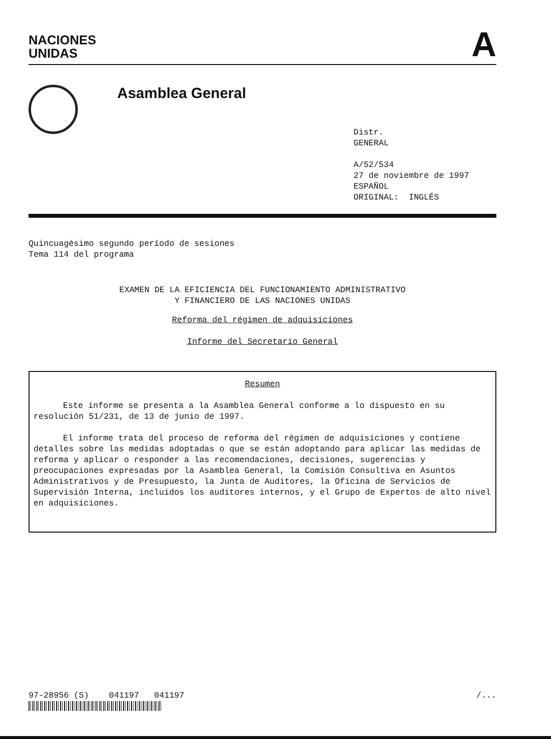NACIONES
UNIDAS
A
Asamblea General
Distr.
GENERAL
A/52/534
27 de noviembre de 1997
ESPAÑOL
ORIGINAL: INGLÉS
Quincuagésimo segundo período de sesiones
Tema 114 del programa
EXAMEN DE LA EFICIENCIA DEL FUNCIONAMIENTO ADMINISTRATIVO
Y FINANCIERO DE LAS NACIONES UNIDAS
Reforma del régimen de adquisiciones
Informe del Secretario General
Resumen
Este informe se presenta a la Asamblea General conforme a lo dispuesto en su resolución 51/231, de 13 de junio de 1997.
El informe trata del proceso de reforma del régimen de adquisiciones y contiene detalles sobre las medidas adoptadas o que se están adoptando para aplicar las medidas de reforma y aplicar o responder a las recomendaciones, decisiones, sugerencias y preocupaciones expresadas por la Asamblea General, la Comisión Consultiva en Asuntos Administrativos y de Presupuesto, la Junta de Auditores, la Oficina de Servicios de Supervisión Interna, incluidos los auditores internos, y el Grupo de Expertos de alto nivel en adquisiciones.
97-28956 (S) 041197 041197
/...